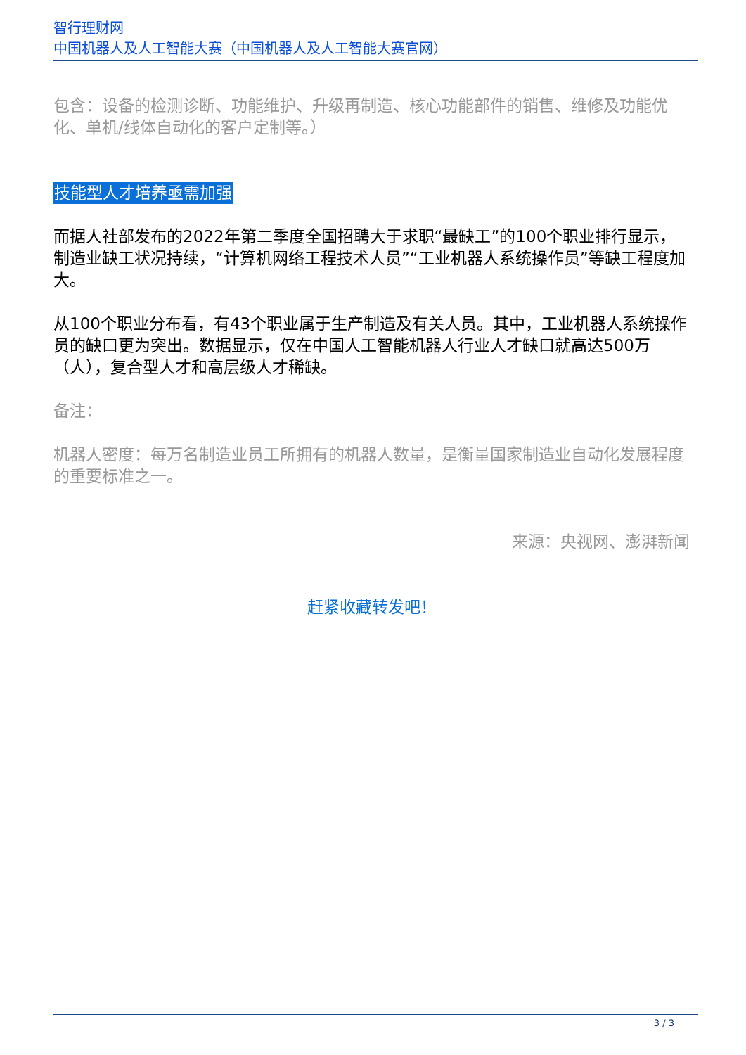智行理财网
中国机器人及人工智能大赛（中国机器人及人工智能大赛官网）
包含：设备的检测诊断、功能维护、升级再制造、核心功能部件的销售、维修及功能优化、单机/线体自动化的客户定制等。）
技能型人才培养亟需加强
而据人社部发布的2022年第二季度全国招聘大于求职“最缺工”的100个职业排行显示，制造业缺工状况持续，“计算机网络工程技术人员”“工业机器人系统操作员”等缺工程度加大。
从100个职业分布看，有43个职业属于生产制造及有关人员。其中，工业机器人系统操作员的缺口更为突出。数据显示，仅在中国人工智能机器人行业人才缺口就高达500万（人），复合型人才和高层级人才稀缺。
备注：
机器人密度：每万名制造业员工所拥有的机器人数量，是衡量国家制造业自动化发展程度的重要标准之一。
来源：央视网、澎湃新闻
赶紧收藏转发吧！
3 / 3